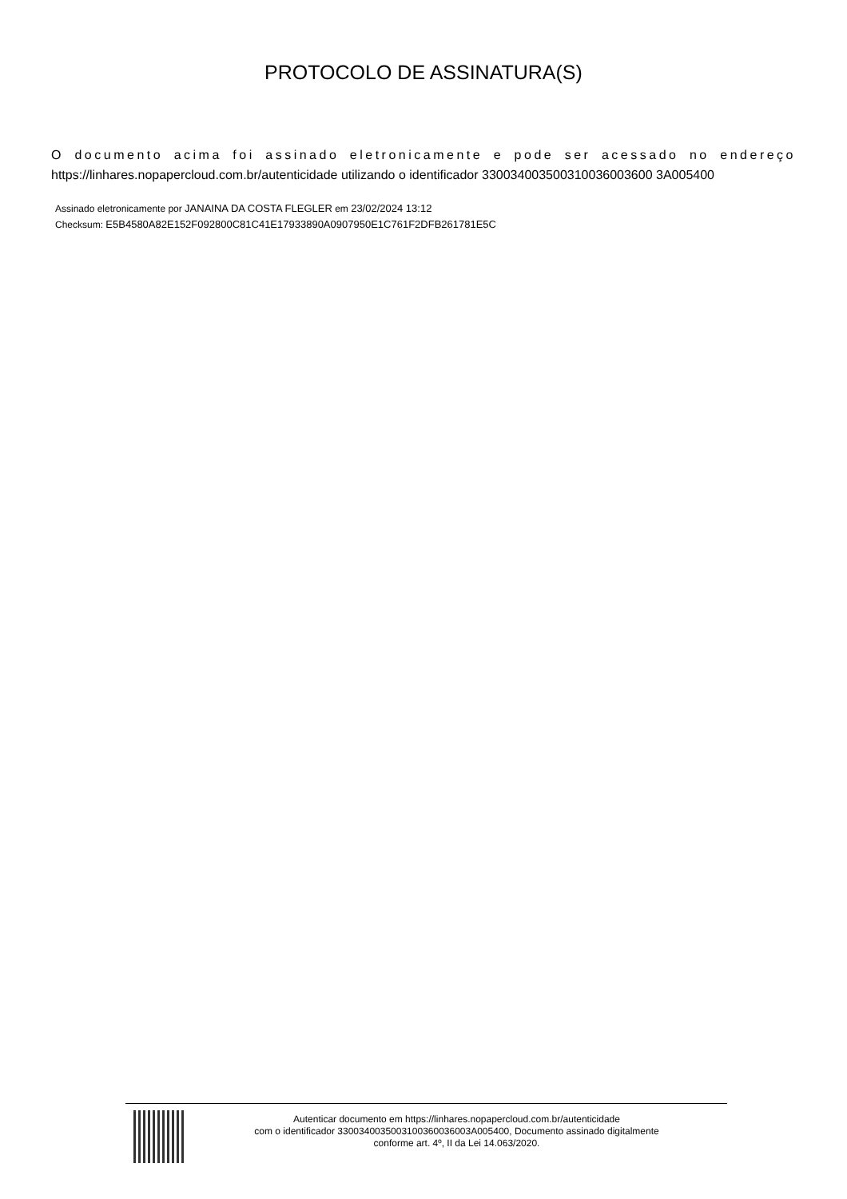PROTOCOLO DE ASSINATURA(S)
O documento acima foi assinado eletronicamente e pode ser acessado no endereço https://linhares.nopapercloud.com.br/autenticidade utilizando o identificador 330034003500310036003600 3A005400
Assinado eletronicamente por JANAINA DA COSTA FLEGLER em 23/02/2024 13:12
Checksum: E5B4580A82E152F092800C81C41E17933890A0907950E1C761F2DFB261781E5C
Autenticar documento em https://linhares.nopapercloud.com.br/autenticidade
com o identificador 3300340035003100360036003A005400, Documento assinado digitalmente
conforme art. 4º, II da Lei 14.063/2020.